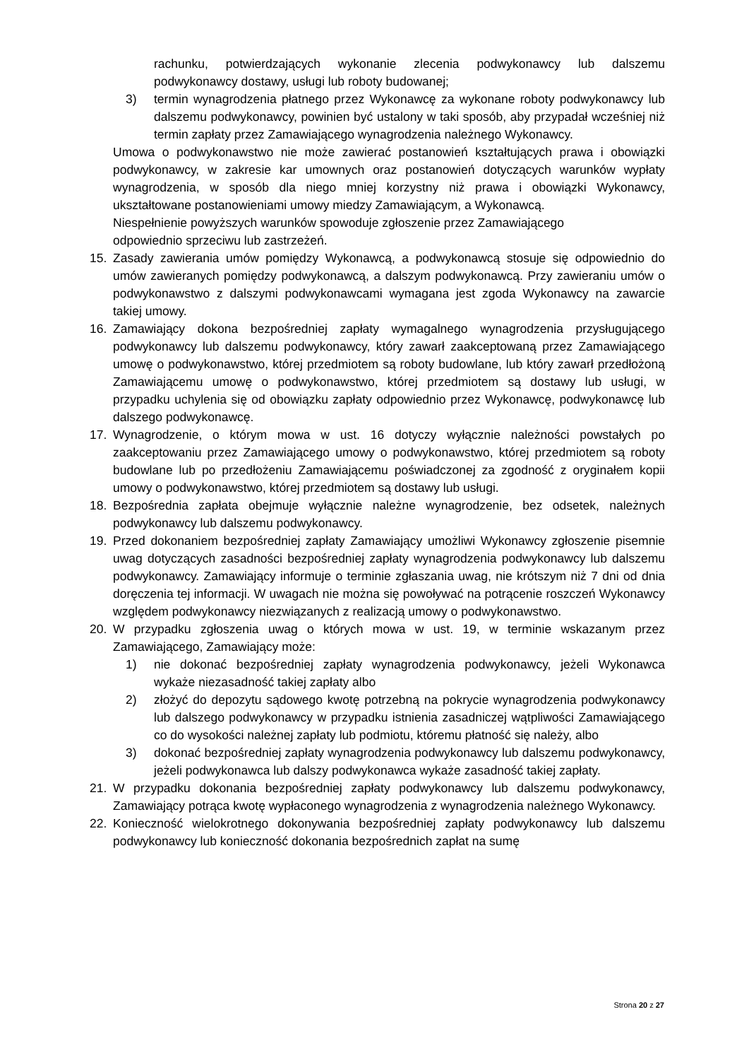rachunku, potwierdzających wykonanie zlecenia podwykonawcy lub dalszemu podwykonawcy dostawy, usługi lub roboty budowanej;
3) termin wynagrodzenia płatnego przez Wykonawcę za wykonane roboty podwykonawcy lub dalszemu podwykonawcy, powinien być ustalony w taki sposób, aby przypadał wcześniej niż termin zapłaty przez Zamawiającego wynagrodzenia należnego Wykonawcy.
Umowa o podwykonawstwo nie może zawierać postanowień kształtujących prawa i obowiązki podwykonawcy, w zakresie kar umownych oraz postanowień dotyczących warunków wypłaty wynagrodzenia, w sposób dla niego mniej korzystny niż prawa i obowiązki Wykonawcy, ukształtowane postanowieniami umowy miedzy Zamawiającym, a Wykonawcą.
Niespełnienie powyższych warunków spowoduje zgłoszenie przez Zamawiającego
odpowiednio sprzeciwu lub zastrzeżeń.
15. Zasady zawierania umów pomiędzy Wykonawcą, a podwykonawcą stosuje się odpowiednio do umów zawieranych pomiędzy podwykonawcą, a dalszym podwykonawcą. Przy zawieraniu umów o podwykonawstwo z dalszymi podwykonawcami wymagana jest zgoda Wykonawcy na zawarcie takiej umowy.
16. Zamawiający dokona bezpośredniej zapłaty wymagalnego wynagrodzenia przysługującego podwykonawcy lub dalszemu podwykonawcy, który zawarł zaakceptowaną przez Zamawiającego umowę o podwykonawstwo, której przedmiotem są roboty budowlane, lub który zawarł przedłożoną Zamawiającemu umowę o podwykonawstwo, której przedmiotem są dostawy lub usługi, w przypadku uchylenia się od obowiązku zapłaty odpowiednio przez Wykonawcę, podwykonawcę lub dalszego podwykonawcę.
17. Wynagrodzenie, o którym mowa w ust. 16 dotyczy wyłącznie należności powstałych po zaakceptowaniu przez Zamawiającego umowy o podwykonawstwo, której przedmiotem są roboty budowlane lub po przedłożeniu Zamawiającemu poświadczonej za zgodność z oryginałem kopii umowy o podwykonawstwo, której przedmiotem są dostawy lub usługi.
18. Bezpośrednia zapłata obejmuje wyłącznie należne wynagrodzenie, bez odsetek, należnych podwykonawcy lub dalszemu podwykonawcy.
19. Przed dokonaniem bezpośredniej zapłaty Zamawiający umożliwi Wykonawcy zgłoszenie pisemnie uwag dotyczących zasadności bezpośredniej zapłaty wynagrodzenia podwykonawcy lub dalszemu podwykonawcy. Zamawiający informuje o terminie zgłaszania uwag, nie krótszym niż 7 dni od dnia doręczenia tej informacji. W uwagach nie można się powoływać na potrącenie roszczeń Wykonawcy względem podwykonawcy niezwiązanych z realizacją umowy o podwykonawstwo.
20. W przypadku zgłoszenia uwag o których mowa w ust. 19, w terminie wskazanym przez Zamawiającego, Zamawiający może:
1) nie dokonać bezpośredniej zapłaty wynagrodzenia podwykonawcy, jeżeli Wykonawca wykaże niezasadność takiej zapłaty albo
2) złożyć do depozytu sądowego kwotę potrzebną na pokrycie wynagrodzenia podwykonawcy lub dalszego podwykonawcy w przypadku istnienia zasadniczej wątpliwości Zamawiającego co do wysokości należnej zapłaty lub podmiotu, któremu płatność się należy, albo
3) dokonać bezpośredniej zapłaty wynagrodzenia podwykonawcy lub dalszemu podwykonawcy, jeżeli podwykonawca lub dalszy podwykonawca wykaże zasadność takiej zapłaty.
21. W przypadku dokonania bezpośredniej zapłaty podwykonawcy lub dalszemu podwykonawcy, Zamawiający potrąca kwotę wypłaconego wynagrodzenia z wynagrodzenia należnego Wykonawcy.
22. Konieczność wielokrotnego dokonywania bezpośredniej zapłaty podwykonawcy lub dalszemu podwykonawcy lub konieczność dokonania bezpośrednich zapłat na sumę
Strona 20 z 27